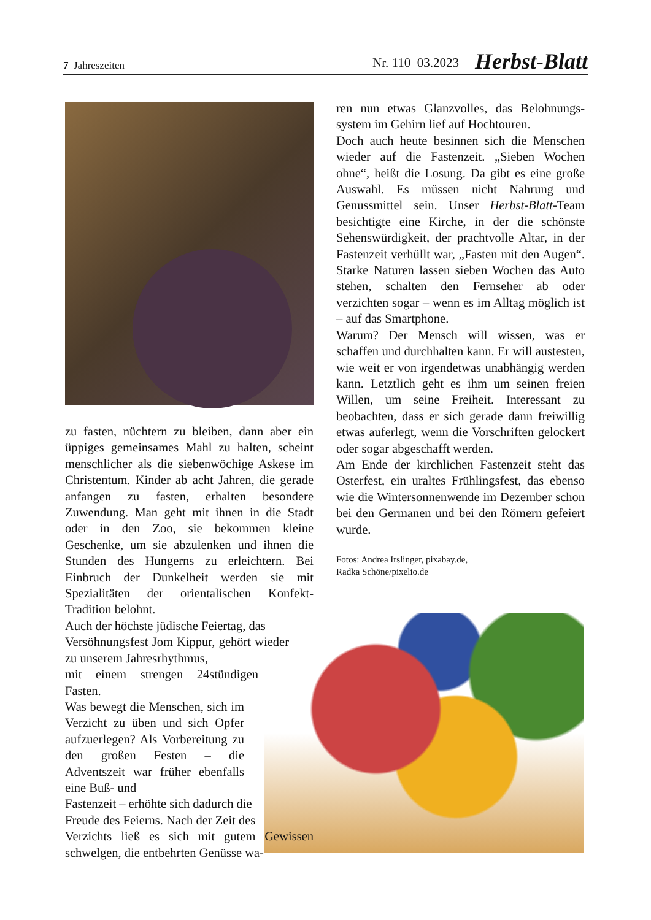7 Jahreszeiten Nr. 110 03.2023 Herbst-Blatt
ren nun etwas Glanzvolles, das Belohnungs­system im Gehirn lief auf Hochtouren.
Doch auch heute besinnen sich die Men­schen wieder auf die Fastenzeit. „Sieben Wochen ohne“, heißt die Losung. Da gibt es eine große Auswahl. Es müssen nicht Nah­rung und Genussmittel sein. Unser Herbst-Blatt-Team besichtigte eine Kirche, in der die schönste Sehenswürdigkeit, der pracht­volle Altar, in der Fastenzeit verhüllt war, „Fasten mit den Augen“. Starke Naturen lassen sieben Wochen das Auto stehen, schalten den Fernseher ab oder verzichten sogar – wenn es im Alltag möglich ist – auf das Smartphone.
Warum? Der Mensch will wissen, was er schaffen und durchhalten kann. Er will aus­testen, wie weit er von irgendetwas unab­hängig werden kann. Letztlich geht es ihm um seinen freien Willen, um seine Freiheit. Interessant zu beobachten, dass er sich gera­de dann freiwillig etwas auferlegt, wenn die Vorschriften gelockert oder sogar abge­schafft werden.
Am Ende der kirchlichen Fastenzeit steht das Osterfest, ein uraltes Frühlingsfest, das ebenso wie die Wintersonnenwende im De­zember schon bei den Germanen und bei den Römern gefeiert wurde.
Fotos: Andrea Irslinger, pixabay.de,
Radka Schöne/pixelio.de
zu fasten, nüchtern zu bleiben, dann aber ein üppiges gemeinsames Mahl zu halten, scheint menschlicher als die siebenwöchige Askese im Christentum. Kinder ab acht Jah­ren, die gerade anfangen zu fasten, erhalten besondere Zuwendung. Man geht mit ihnen in die Stadt oder in den Zoo, sie bekommen kleine Geschenke, um sie abzulenken und ihnen die Stunden des Hungerns zu erleich­tern. Bei Einbruch der Dunkelheit werden sie mit Spezialitäten der orientalischen Kon­fekt-Tradition belohnt.
Auch der höchste jüdische Feiertag, das
Versöhnungsfest Jom Kippur, gehört wieder zu unserem Jahresrhythmus,
mit einem strengen 24stündigen Fasten.
Was bewegt die Menschen, sich im Verzicht zu üben und sich Opfer aufzuerlegen? Als Vorbereitung zu den großen Festen – die Adventszeit war früher ebenfalls eine Buß- und
Fastenzeit – erhöhte sich dadurch die
Freude des Feierns. Nach der Zeit des
Verzichts ließ es sich mit gutem Gewis­sen schwelgen, die entbehrten Genüsse wa-